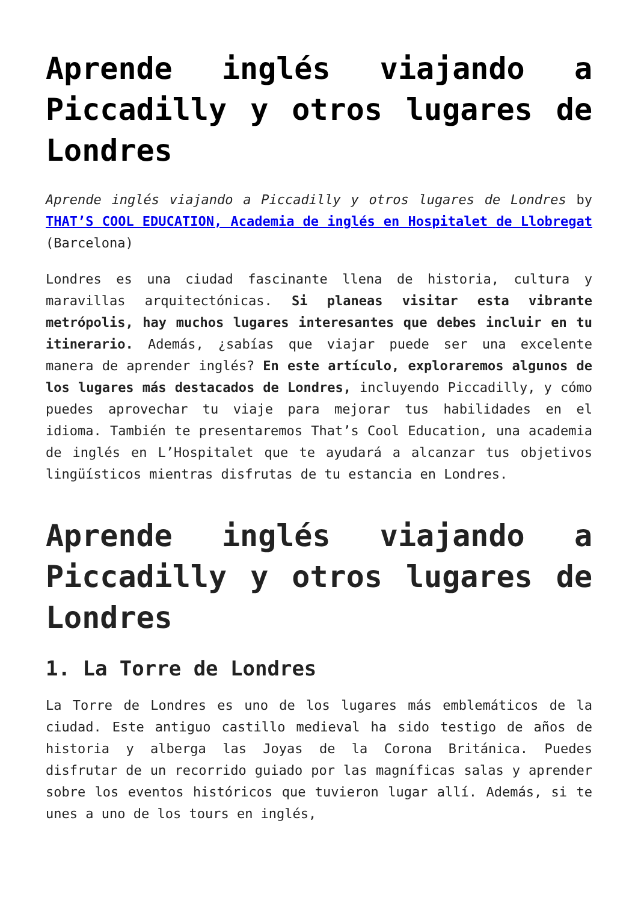Aprende inglés viajando a Piccadilly y otros lugares de Londres
Aprende inglés viajando a Piccadilly y otros lugares de Londres by THAT’S COOL EDUCATION, Academia de inglés en Hospitalet de Llobregat (Barcelona)
Londres es una ciudad fascinante llena de historia, cultura y maravillas arquitectónicas. Si planeas visitar esta vibrante metrópolis, hay muchos lugares interesantes que debes incluir en tu itinerario. Además, ¿sabías que viajar puede ser una excelente manera de aprender inglés? En este artículo, exploraremos algunos de los lugares más destacados de Londres, incluyendo Piccadilly, y cómo puedes aprovechar tu viaje para mejorar tus habilidades en el idioma. También te presentaremos That’s Cool Education, una academia de inglés en L’Hospitalet que te ayudará a alcanzar tus objetivos lingüísticos mientras disfrutas de tu estancia en Londres.
Aprende inglés viajando a Piccadilly y otros lugares de Londres
1. La Torre de Londres
La Torre de Londres es uno de los lugares más emblemáticos de la ciudad. Este antiguo castillo medieval ha sido testigo de años de historia y alberga las Joyas de la Corona Británica. Puedes disfrutar de un recorrido guiado por las magníficas salas y aprender sobre los eventos históricos que tuvieron lugar allí. Además, si te unes a uno de los tours en inglés,